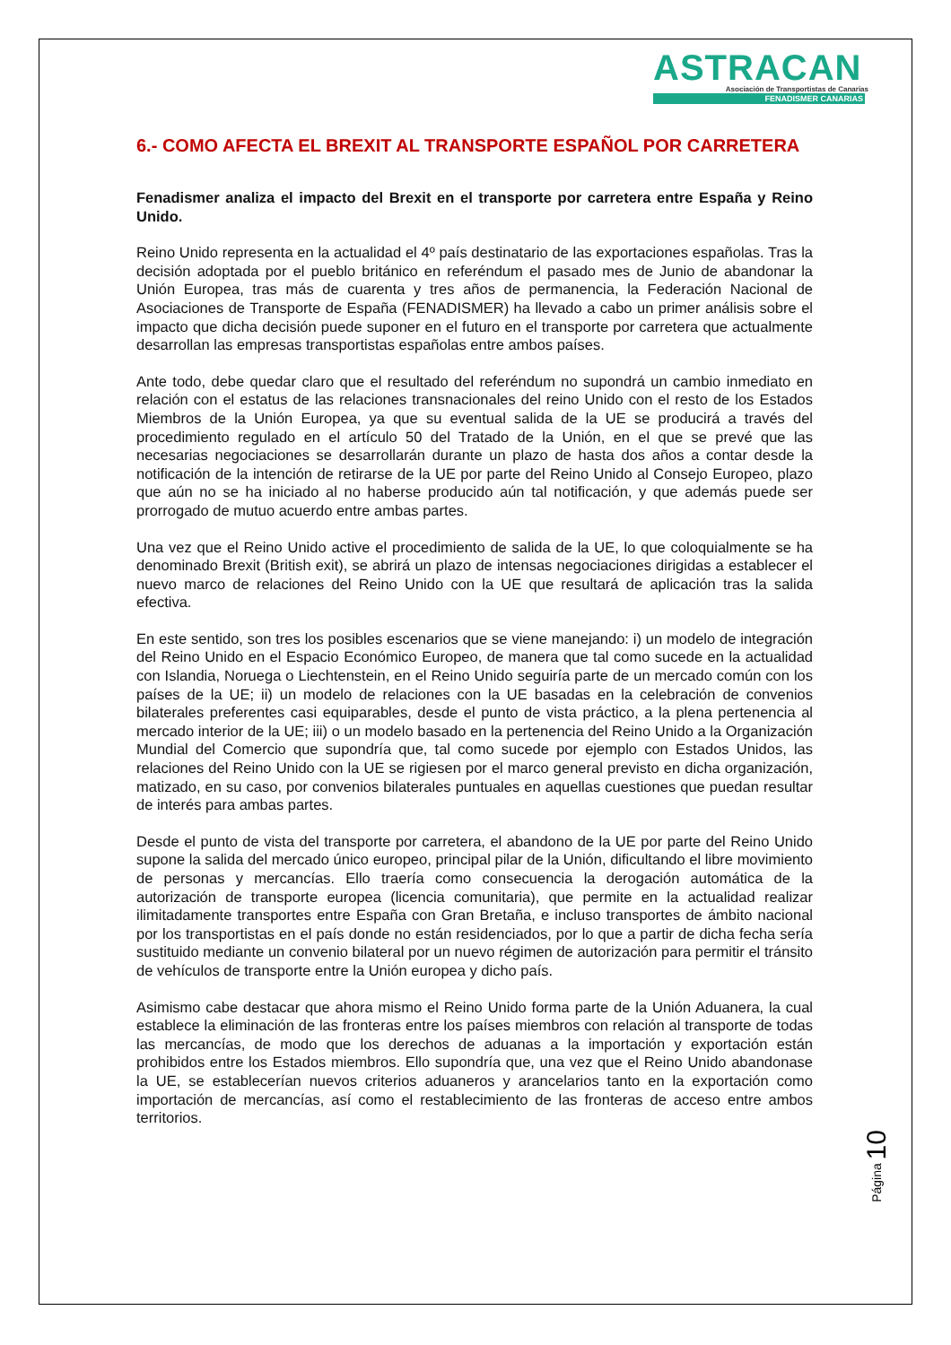ASTRACAN
Asociación de Transportistas de Canarias
FENADISMER CANARIAS
6.- COMO AFECTA EL BREXIT AL TRANSPORTE ESPAÑOL POR CARRETERA
Fenadismer analiza el impacto del Brexit en el transporte por carretera entre España y Reino Unido.
Reino Unido representa en la actualidad el 4º país destinatario de las exportaciones españolas. Tras la decisión adoptada por el pueblo británico en referéndum el pasado mes de Junio de abandonar la Unión Europea, tras más de cuarenta y tres años de permanencia, la Federación Nacional de Asociaciones de Transporte de España (FENADISMER) ha llevado a cabo un primer análisis sobre el impacto que dicha decisión puede suponer en el futuro en el transporte por carretera que actualmente desarrollan las empresas transportistas españolas entre ambos países.
Ante todo, debe quedar claro que el resultado del referéndum no supondrá un cambio inmediato en relación con el estatus de las relaciones transnacionales del reino Unido con el resto de los Estados Miembros de la Unión Europea, ya que su eventual salida de la UE se producirá a través del procedimiento regulado en el artículo 50 del Tratado de la Unión, en el que se prevé que las necesarias negociaciones se desarrollarán durante un plazo de hasta dos años a contar desde la notificación de la intención de retirarse de la UE por parte del Reino Unido al Consejo Europeo, plazo que aún no se ha iniciado al no haberse producido aún tal notificación, y que además puede ser prorrogado de mutuo acuerdo entre ambas partes.
Una vez que el Reino Unido active el procedimiento de salida de la UE, lo que coloquialmente se ha denominado Brexit (British exit), se abrirá un plazo de intensas negociaciones dirigidas a establecer el nuevo marco de relaciones del Reino Unido con la UE que resultará de aplicación tras la salida efectiva.
En este sentido, son tres los posibles escenarios que se viene manejando: i) un modelo de integración del Reino Unido en el Espacio Económico Europeo, de manera que tal como sucede en la actualidad con Islandia, Noruega o Liechtenstein, en el Reino Unido seguiría parte de un mercado común con los países de la UE; ii) un modelo de relaciones con la UE basadas en la celebración de convenios bilaterales preferentes casi equiparables, desde el punto de vista práctico, a la plena pertenencia al mercado interior de la UE; iii) o un modelo basado en la pertenencia del Reino Unido a la Organización Mundial del Comercio que supondría que, tal como sucede por ejemplo con Estados Unidos, las relaciones del Reino Unido con la UE se rigiesen por el marco general previsto en dicha organización, matizado, en su caso, por convenios bilaterales puntuales en aquellas cuestiones que puedan resultar de interés para ambas partes.
Desde el punto de vista del transporte por carretera, el abandono de la UE por parte del Reino Unido supone la salida del mercado único europeo, principal pilar de la Unión, dificultando el libre movimiento de personas y mercancías. Ello traería como consecuencia la derogación automática de la autorización de transporte europea (licencia comunitaria), que permite en la actualidad realizar ilimitadamente transportes entre España con Gran Bretaña, e incluso transportes de ámbito nacional por los transportistas en el país donde no están residenciados, por lo que a partir de dicha fecha sería sustituido mediante un convenio bilateral por un nuevo régimen de autorización para permitir el tránsito de vehículos de transporte entre la Unión europea y dicho país.
Asimismo cabe destacar que ahora mismo el Reino Unido forma parte de la Unión Aduanera, la cual establece la eliminación de las fronteras entre los países miembros con relación al transporte de todas las mercancías, de modo que los derechos de aduanas a la importación y exportación están prohibidos entre los Estados miembros. Ello supondría que, una vez que el Reino Unido abandonase la UE, se establecerían nuevos criterios aduaneros y arancelarios tanto en la exportación como importación de mercancías, así como el restablecimiento de las fronteras de acceso entre ambos territorios.
Página 10